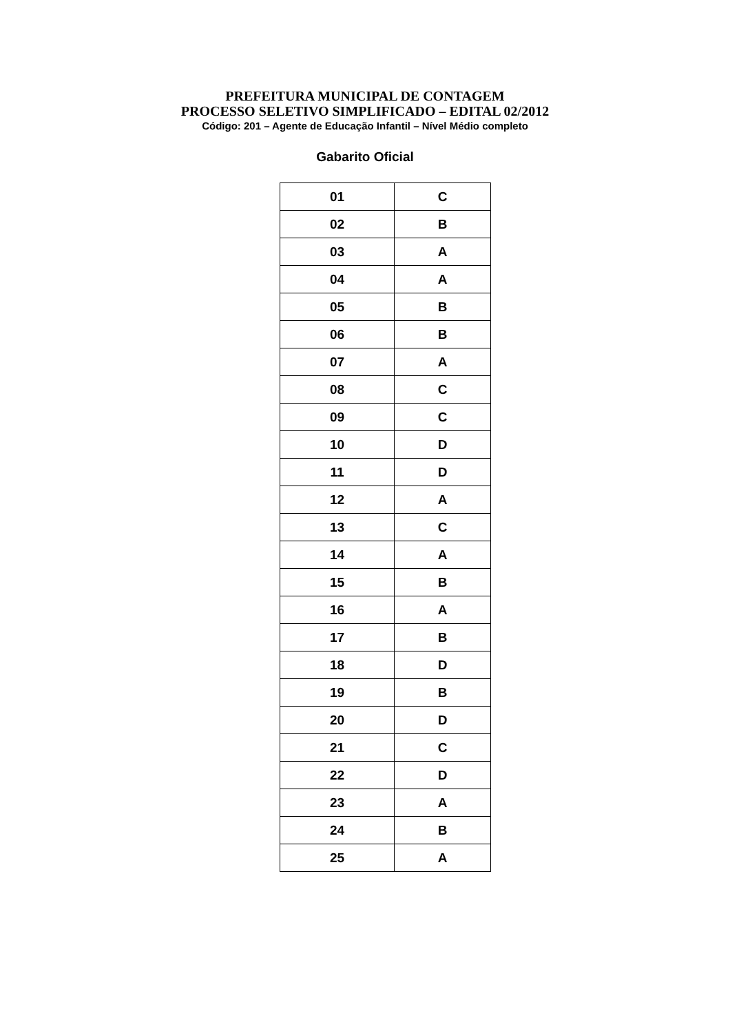PREFEITURA MUNICIPAL DE CONTAGEM
PROCESSO SELETIVO SIMPLIFICADO – EDITAL 02/2012
Código: 201 – Agente de Educação Infantil – Nível Médio completo
Gabarito Oficial
| 01 | C |
| 02 | B |
| 03 | A |
| 04 | A |
| 05 | B |
| 06 | B |
| 07 | A |
| 08 | C |
| 09 | C |
| 10 | D |
| 11 | D |
| 12 | A |
| 13 | C |
| 14 | A |
| 15 | B |
| 16 | A |
| 17 | B |
| 18 | D |
| 19 | B |
| 20 | D |
| 21 | C |
| 22 | D |
| 23 | A |
| 24 | B |
| 25 | A |